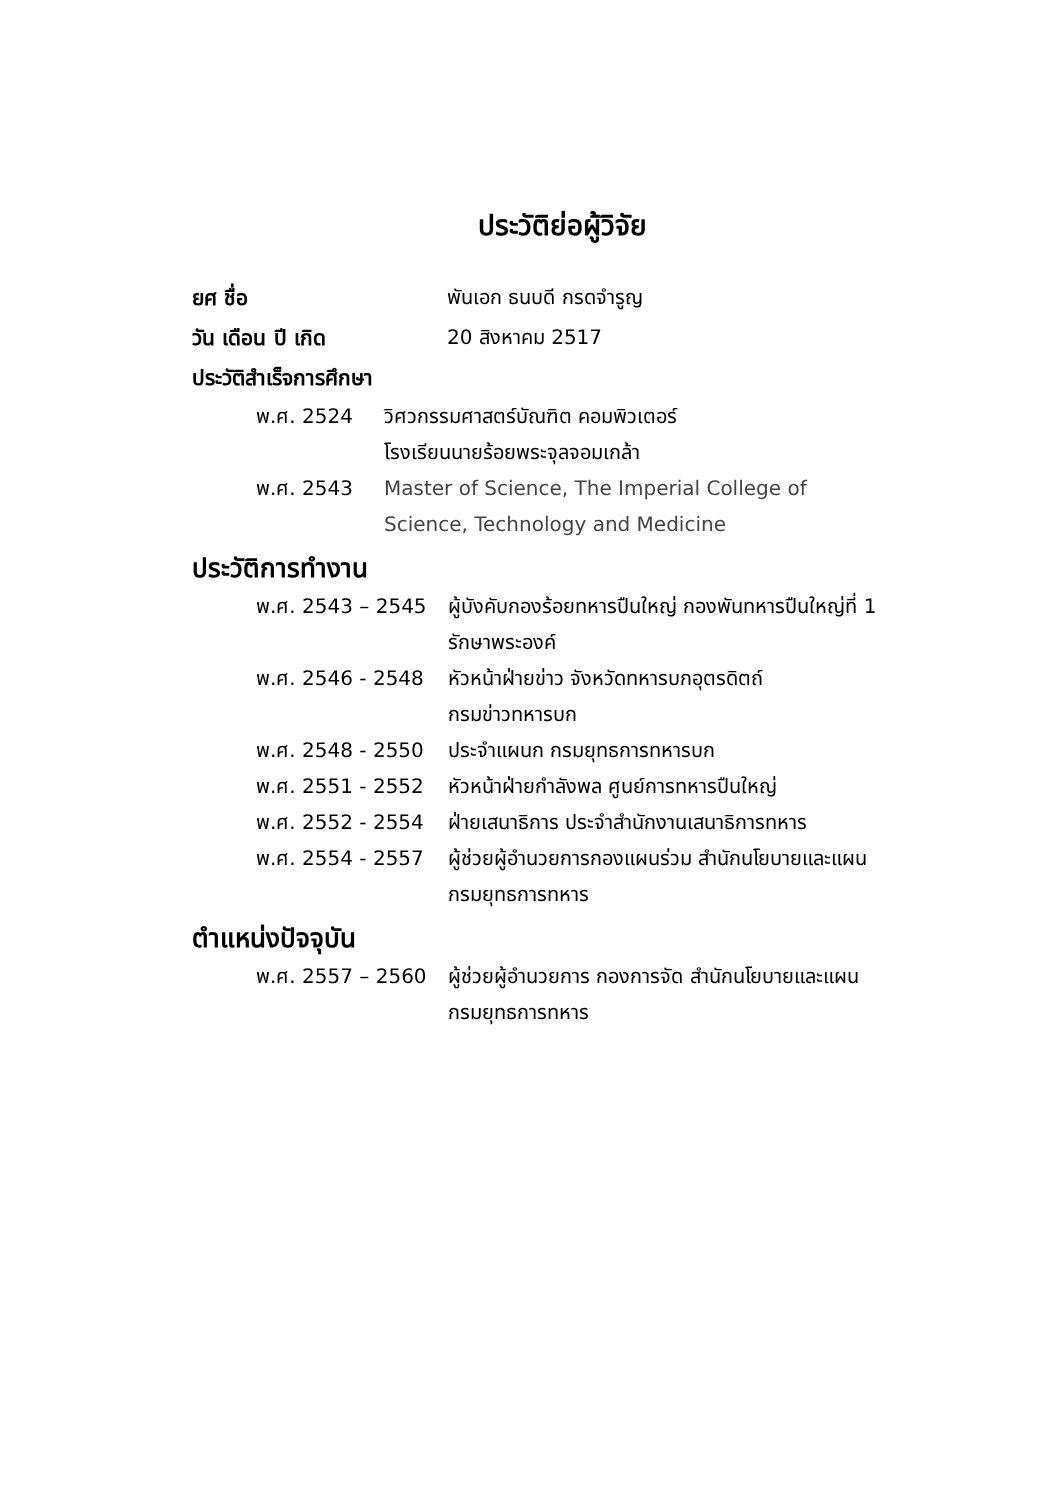ประวัติย่อผู้วิจัย
ยศ ชื่อ พันเอก ธนบดี กรดจำรูญ
วัน เดือน ปี เกิด 20 สิงหาคม 2517
ประวัติสำเร็จการศึกษา
พ.ศ. 2524 วิศวกรรมศาสตร์บัณฑิต คอมพิวเตอร์
โรงเรียนนายร้อยพระจุลจอมเกล้า
พ.ศ. 2543 Master of Science, The Imperial College of
Science, Technology and Medicine
ประวัติการทำงาน
พ.ศ. 2543 – 2545 ผู้บังคับกองร้อยทหารปืนใหญ่ กองพันทหารปืนใหญ่ที่ 1
รักษาพระองค์
พ.ศ. 2546 - 2548 หัวหน้าฝ่ายข่าว จังหวัดทหารบกอุตรดิตถ์
กรมข่าวทหารบก
พ.ศ. 2548 - 2550 ประจำแผนก กรมยุทธการทหารบก
พ.ศ. 2551 - 2552 หัวหน้าฝ่ายกำลังพล ศูนย์การทหารปืนใหญ่
พ.ศ. 2552 - 2554 ฝ่ายเสนาธิการ ประจำสำนักงานเสนาธิการทหาร
พ.ศ. 2554 - 2557 ผู้ช่วยผู้อำนวยการกองแผนร่วม สำนักนโยบายและแผน
กรมยุทธการทหาร
ตำแหน่งปัจจุบัน
พ.ศ. 2557 – 2560 ผู้ช่วยผู้อำนวยการ กองการจัด สำนักนโยบายและแผน
กรมยุทธการทหาร